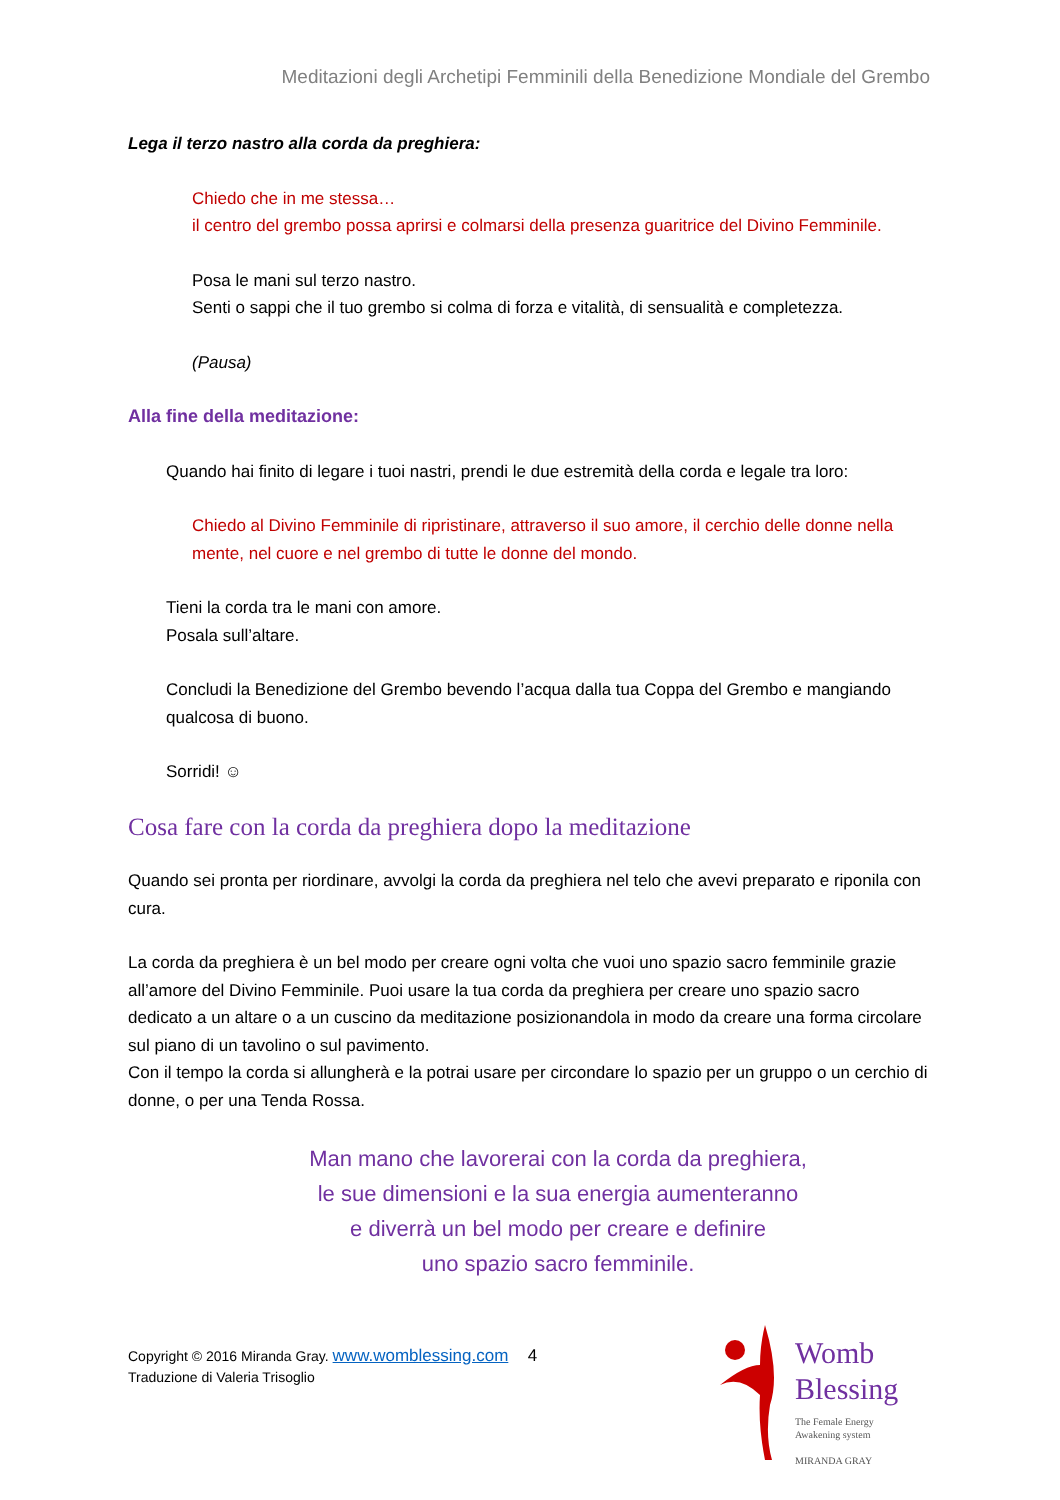Meditazioni degli Archetipi Femminili della Benedizione Mondiale del Grembo
Lega il terzo nastro alla corda da preghiera:
Chiedo che in me stessa…
il centro del grembo possa aprirsi e colmarsi della presenza guaritrice del Divino Femminile.
Posa le mani sul terzo nastro.
Senti o sappi che il tuo grembo si colma di forza e vitalità, di sensualità e completezza.
(Pausa)
Alla fine della meditazione:
Quando hai finito di legare i tuoi nastri, prendi le due estremità della corda e legale tra loro:
Chiedo al Divino Femminile di ripristinare, attraverso il suo amore, il cerchio delle donne nella mente, nel cuore e nel grembo di tutte le donne del mondo.
Tieni la corda tra le mani con amore.
Posala sull’altare.
Concludi la Benedizione del Grembo bevendo l’acqua dalla tua Coppa del Grembo e mangiando qualcosa di buono.
Sorridi! ☺
Cosa fare con la corda da preghiera dopo la meditazione
Quando sei pronta per riordinare, avvolgi la corda da preghiera nel telo che avevi preparato e riponila con cura.
La corda da preghiera è un bel modo per creare ogni volta che vuoi uno spazio sacro femminile grazie all’amore del Divino Femminile. Puoi usare la tua corda da preghiera per creare uno spazio sacro dedicato a un altare o a un cuscino da meditazione posizionandola in modo da creare una forma circolare sul piano di un tavolino o sul pavimento.
Con il tempo la corda si allungherà e la potrai usare per circondare lo spazio per un gruppo o un cerchio di donne, o per una Tenda Rossa.
Man mano che lavorerai con la corda da preghiera,
le sue dimensioni e la sua energia aumenteranno
e diverrà un bel modo per creare e definire
uno spazio sacro femminile.
Copyright © 2016 Miranda Gray. www.womblessing.com 4
Traduzione di Valeria Trisoglio
Womb
Blessing
The Female Energy
Awakening system
MIRANDA GRAY